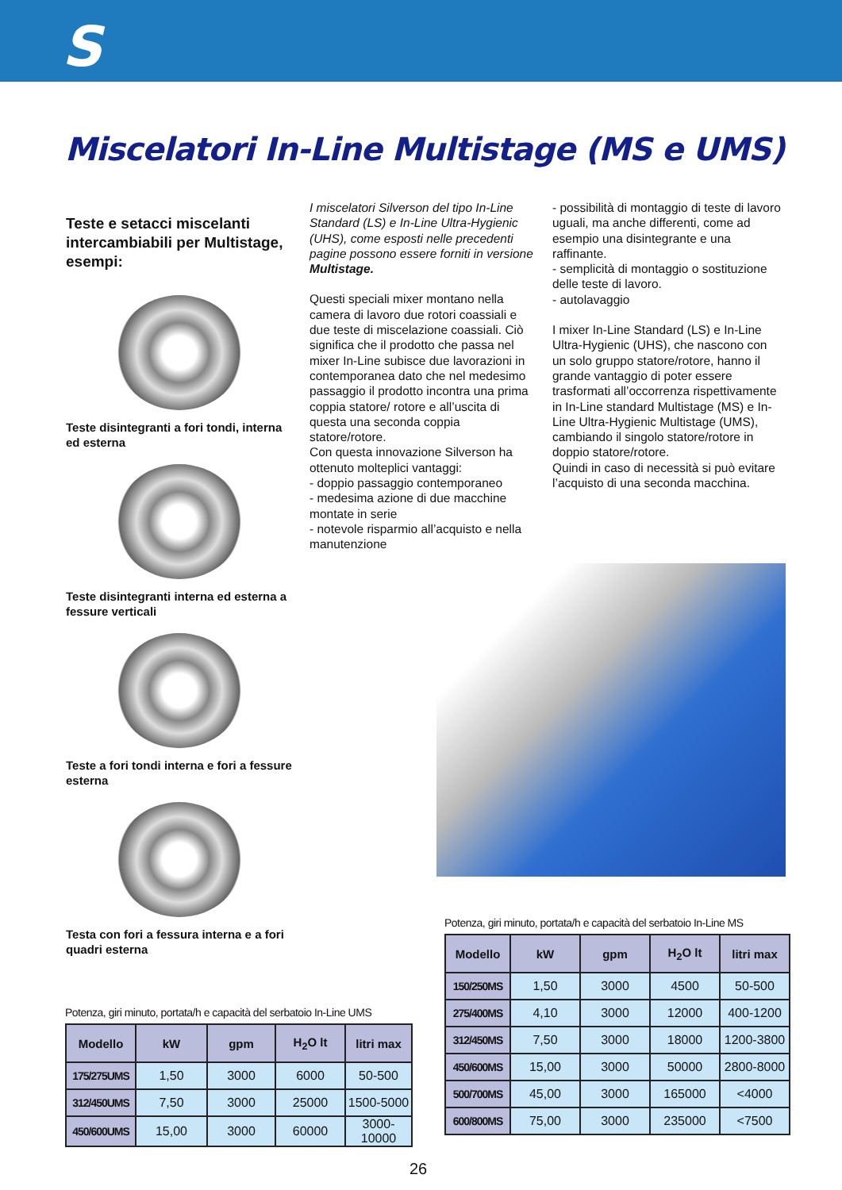S
Miscelatori In-Line Multistage (MS e UMS)
Teste e setacci miscelanti intercambiabili per Multistage, esempi:
Teste disintegranti a fori tondi, interna ed esterna
Teste disintegranti interna ed esterna a fessure verticali
Teste a fori tondi interna e fori a fessure esterna
Testa con fori a fessura interna e a fori quadri esterna
I miscelatori Silverson del tipo In-Line Standard (LS) e In-Line Ultra-Hygienic (UHS), come esposti nelle precedenti pagine possono essere forniti in versione Multistage.
Questi speciali mixer montano nella camera di lavoro due rotori coassiali e due teste di miscelazione coassiali. Ciò significa che il prodotto che passa nel mixer In-Line subisce due lavorazioni in contemporanea dato che nel medesimo passaggio il prodotto incontra una prima coppia statore/ rotore e all’uscita di questa una seconda coppia statore/rotore.
Con questa innovazione Silverson ha ottenuto molteplici vantaggi:
- doppio passaggio contemporaneo
- medesima azione di due macchine montate in serie
- notevole risparmio all’acquisto e nella manutenzione
- possibilità di montaggio di teste di lavoro uguali, ma anche differenti, come ad esempio una disintegrante e una raffinante.
- semplicità di montaggio o sostituzione delle teste di lavoro.
- autolavaggio
I mixer In-Line Standard (LS) e In-Line Ultra-Hygienic (UHS), che nascono con un solo gruppo statore/rotore, hanno il grande vantaggio di poter essere trasformati all’occorrenza rispettivamente in In-Line standard Multistage (MS) e In-Line Ultra-Hygienic Multistage (UMS), cambiando il singolo statore/rotore in doppio statore/rotore.
Quindi in caso di necessità si può evitare l’acquisto di una seconda macchina.
Potenza, giri minuto, portata/h e capacità del serbatoio In-Line UMS
| Modello | kW | gpm | H<sub>2</sub>O lt | litri max |
| --- | --- | --- | --- | --- |
| 175/275UMS | 1,50 | 3000 | 6000 | 50-500 |
| 312/450UMS | 7,50 | 3000 | 25000 | 1500-5000 |
| 450/600UMS | 15,00 | 3000 | 60000 | 3000-10000 |
Potenza, giri minuto, portata/h e capacità del serbatoio In-Line MS
| Modello | kW | gpm | H<sub>2</sub>O lt | litri max |
| --- | --- | --- | --- | --- |
| 150/250MS | 1,50 | 3000 | 4500 | 50-500 |
| 275/400MS | 4,10 | 3000 | 12000 | 400-1200 |
| 312/450MS | 7,50 | 3000 | 18000 | 1200-3800 |
| 450/600MS | 15,00 | 3000 | 50000 | 2800-8000 |
| 500/700MS | 45,00 | 3000 | 165000 | <4000 |
| 600/800MS | 75,00 | 3000 | 235000 | <7500 |
26